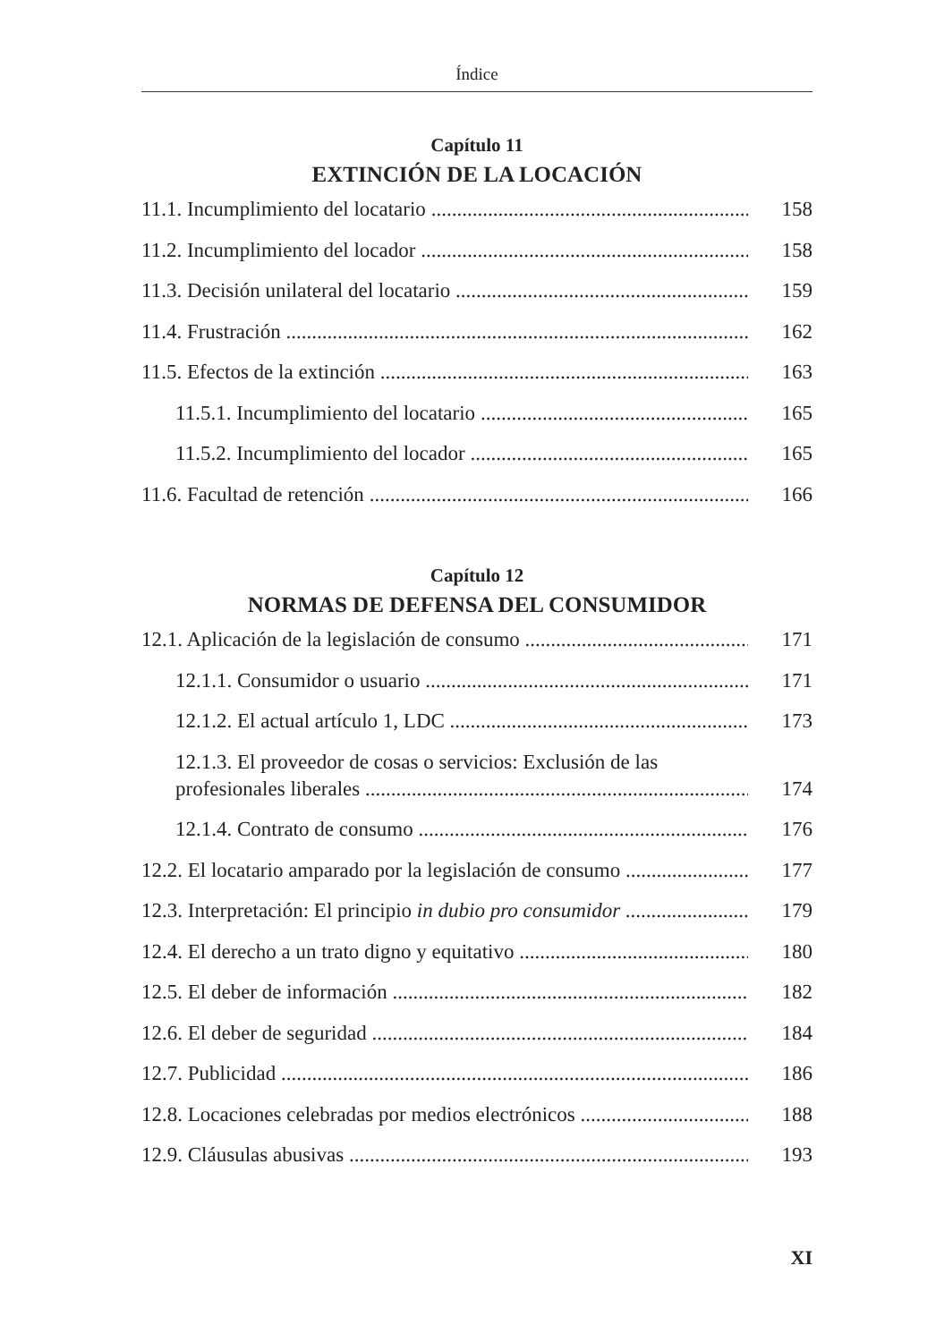Índice
Capítulo 11
EXTINCIÓN DE LA LOCACIÓN
11.1. Incumplimiento del locatario 158
11.2. Incumplimiento del locador 158
11.3. Decisión unilateral del locatario 159
11.4. Frustración 162
11.5. Efectos de la extinción 163
11.5.1. Incumplimiento del locatario 165
11.5.2. Incumplimiento del locador 165
11.6. Facultad de retención 166
Capítulo 12
NORMAS DE DEFENSA DEL CONSUMIDOR
12.1. Aplicación de la legislación de consumo 171
12.1.1. Consumidor o usuario 171
12.1.2. El actual artículo 1, LDC 173
12.1.3. El proveedor de cosas o servicios: Exclusión de las
profesionales liberales 174
12.1.4. Contrato de consumo 176
12.2. El locatario amparado por la legislación de consumo 177
12.3. Interpretación: El principio in dubio pro consumidor 179
12.4. El derecho a un trato digno y equitativo 180
12.5. El deber de información 182
12.6. El deber de seguridad 184
12.7. Publicidad 186
12.8. Locaciones celebradas por medios electrónicos 188
12.9. Cláusulas abusivas 193
XI